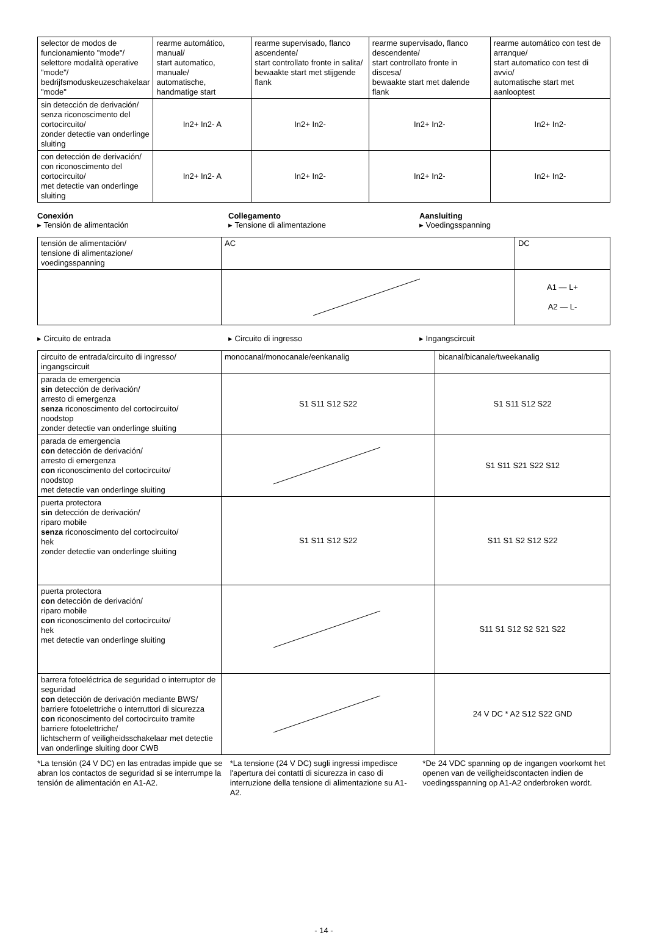| selector de modos de funcionamiento "mode"/ selettore modalità operative "mode"/ bedrijfsmoduskeuzeschakelaar "mode" | rearme automático, manual/ start automatico, manuale/ automatische, handmatige start | rearme supervisado, flanco ascendente/ start controllato fronte in salita/ bewaakte start met stijgende flank | rearme supervisado, flanco descendente/ start controllato fronte in discesa/ bewaakte start met dalende flank | rearme automático con test de arranque/ start automatico con test di avvio/ automatische start met aanlooptest |
| sin detección de derivación/ senza riconoscimento del cortocircuito/ zonder detectie van onderlinge sluiting | In2+ In2- A | In2+ In2- | In2+ In2- | In2+ In2- |
| con detección de derivación/ con riconoscimento del cortocircuito/ met detectie van onderlinge sluiting | In2+ In2- A | In2+ In2- | In2+ In2- | In2+ In2- |
Conexión
▸ Tensión de alimentación
Collegamento
▸ Tensione di alimentazione
Aansluiting
▸ Voedingsspanning
| tensión de alimentación/ tensione di alimentazione/ voedingsspanning | AC | DC |
| | | A1 — L+ A2 — L- |
▸ Circuito de entrada ▸ Circuito di ingresso ▸ Ingangscircuit
| circuito de entrada/circuito di ingresso/ ingangscircuit | monocanal/monocanale/eenkanalig | bicanal/bicanale/tweekanalig |
| parada de emergencia sin detección de derivación/ arresto di emergenza senza riconoscimento del cortocircuito/ noodstop zonder detectie van onderlinge sluiting | S1 S11 S12 S22 | S1 S11 S12 S22 |
| parada de emergencia con detección de derivación/ arresto di emergenza con riconoscimento del cortocircuito/ noodstop met detectie van onderlinge sluiting | | S1 S11 S21 S22 S12 |
| puerta protectora sin detección de derivación/ riparo mobile senza riconoscimento del cortocircuito/ hek zonder detectie van onderlinge sluiting | S1 S11 S12 S22 | S11 S1 S2 S12 S22 |
| puerta protectora con detección de derivación/ riparo mobile con riconoscimento del cortocircuito/ hek met detectie van onderlinge sluiting | | S11 S1 S12 S2 S21 S22 |
| barrera fotoeléctrica de seguridad o interruptor de seguridad con detección de derivación mediante BWS/ barriere fotoelettriche o interruttori di sicurezza con riconoscimento del cortocircuito tramite barriere fotoelettriche/ lichtscherm of veiligheidsschakelaar met detectie van onderlinge sluiting door CWB | | 24 V DC * A2 S12 S22 GND |
*La tensión (24 V DC) en las entradas impide que se abran los contactos de seguridad si se interrumpe la tensión de alimentación en A1-A2.
*La tensione (24 V DC) sugli ingressi impedisce l'apertura dei contatti di sicurezza in caso di interruzione della tensione di alimentazione su A1-A2.
*De 24 VDC spanning op de ingangen voorkomt het openen van de veiligheidscontacten indien de voedingsspanning op A1-A2 onderbroken wordt.
- 14 -